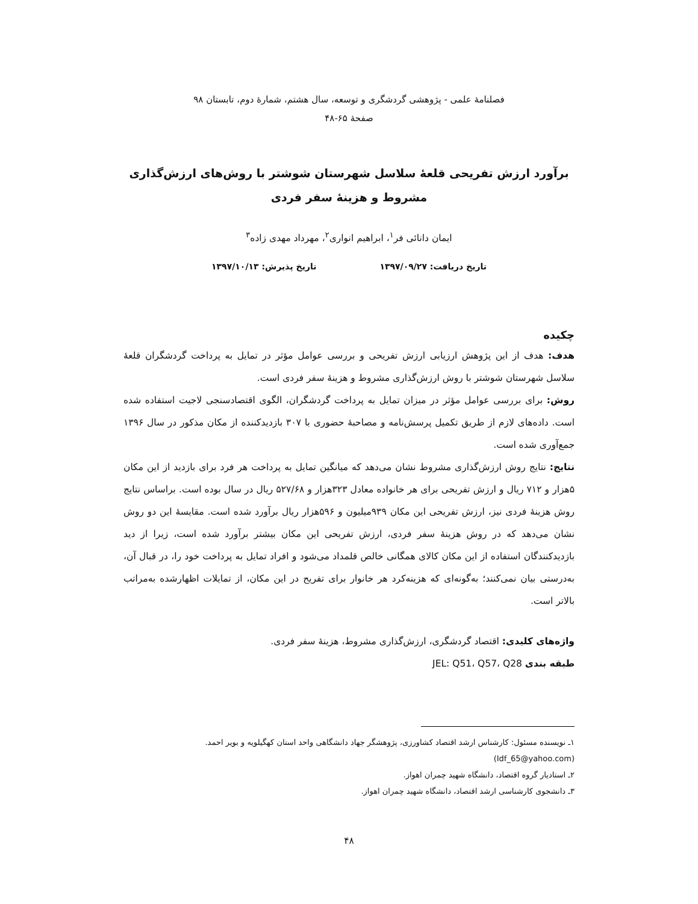فصلنامهٔ علمی - پژوهشی گردشگری و توسعه، سال هشتم، شمارهٔ دوم، تابستان ۹۸
صفحهٔ ۶۵-۴۸
برآورد ارزش تفریحی قلعهٔ سلاسل شهرستان شوشتر با روش‌های ارزش‌گذاری مشروط و هزینهٔ سفر فردی
ایمان دانائی فر<sup>۱</sup>، ابراهیم انواری<sup>۲</sup>، مهرداد مهدی زاده<sup>۳</sup>
تاریخ دریافت: ۱۳۹۷/۰۹/۲۷ تاریخ پذیرش: ۱۳۹۷/۱۰/۱۳
چکیده
هدف: هدف از این پژوهش ارزیابی ارزش تفریحی و بررسی عوامل مؤثر در تمایل به پرداخت گردشگران قلعهٔ سلاسل شهرستان شوشتر با روش ارزش‌گذاری مشروط و هزینهٔ سفر فردی است.
روش: برای بررسی عوامل مؤثر در میزان تمایل به پرداخت گردشگران، الگوی اقتصادسنجی لاجیت استفاده شده است. داده‌های لازم از طریق تکمیل پرسش‌نامه و مصاحبهٔ حضوری با ۳۰۷ بازدیدکننده از مکان مذکور در سال ۱۳۹۶ جمع‌آوری شده است.
نتایج: نتایج روش ارزش‌گذاری مشروط نشان می‌دهد که میانگین تمایل به پرداخت هر فرد برای بازدید از این مکان ۵هزار و ۷۱۲ ریال و ارزش تفریحی برای هر خانواده معادل ۳۲۳هزار و ۵۲۷/۶۸ ریال در سال بوده است. براساس نتایج روش هزینهٔ فردی نیز، ارزش تفریحی این مکان ۹۳۹میلیون و ۵۹۶هزار ریال برآورد شده است. مقایسهٔ این دو روش نشان می‌دهد که در روش هزینهٔ سفر فردی، ارزش تفریحی این مکان بیشتر برآورد شده است، زیرا از دید بازدیدکنندگان استفاده از این مکان کالای همگانی خالص قلمداد می‌شود و افراد تمایل به پرداخت خود را، در قبال آن، به‌درستی بیان نمی‌کنند؛ به‌گونه‌ای که هزینه‌کرد هر خانوار برای تفریح در این مکان، از تمایلات اظهارشده به‌مراتب بالاتر است.
واژه‌های کلیدی: اقتصاد گردشگری، ارزش‌گذاری مشروط، هزینهٔ سفر فردی.
طبقه بندی JEL: Q51، Q57، Q28
۱ـ نویسنده مسئول: کارشناس ارشد اقتصاد کشاورزی، پژوهشگر جهاد دانشگاهی واحد استان کهگیلویه و بویر احمد. (Idf_65@yahoo.com)
۲ـ استادیار گروه اقتصاد، دانشگاه شهید چمران اهواز.
۳ـ دانشجوی کارشناسی ارشد اقتصاد، دانشگاه شهید چمران اهواز.
۴۸